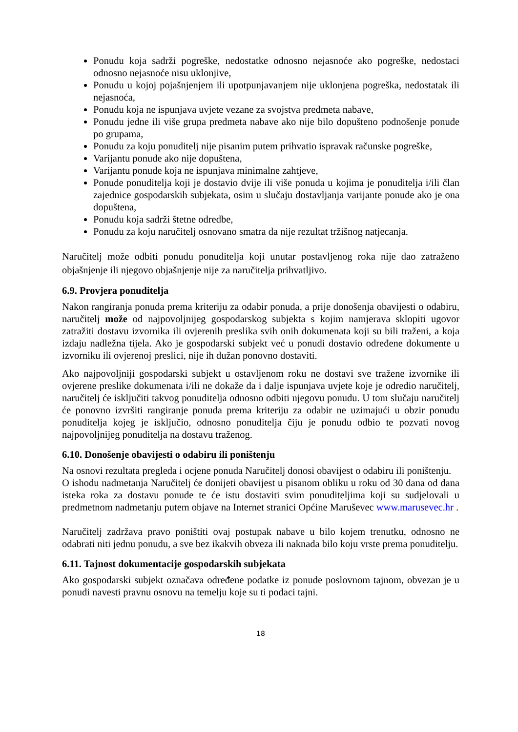Ponudu koja sadrži pogreške, nedostatke odnosno nejasnoće ako pogreške, nedostaci odnosno nejasnoće nisu uklonjive,
Ponudu u kojoj pojašnjenjem ili upotpunjavanjem nije uklonjena pogreška, nedostatak ili nejasnoća,
Ponudu koja ne ispunjava uvjete vezane za svojstva predmeta nabave,
Ponudu jedne ili više grupa predmeta nabave ako nije bilo dopušteno podnošenje ponude po grupama,
Ponudu za koju ponuditelj nije pisanim putem prihvatio ispravak računske pogreške,
Varijantu ponude ako nije dopuštena,
Varijantu ponude koja ne ispunjava minimalne zahtjeve,
Ponude ponuditelja koji je dostavio dvije ili više ponuda u kojima je ponuditelja i/ili član zajednice gospodarskih subjekata, osim u slučaju dostavljanja varijante ponude ako je ona dopuštena,
Ponudu koja sadrži štetne odredbe,
Ponudu za koju naručitelj osnovano smatra da nije rezultat tržišnog natjecanja.
Naručitelj može odbiti ponudu ponuditelja koji unutar postavljenog roka nije dao zatraženo objašnjenje ili njegovo objašnjenje nije za naručitelja prihvatljivo.
6.9. Provjera ponuditelja
Nakon rangiranja ponuda prema kriteriju za odabir ponuda, a prije donošenja obavijesti o odabiru, naručitelj može od najpovoljnijeg gospodarskog subjekta s kojim namjerava sklopiti ugovor zatražiti dostavu izvornika ili ovjerenih preslika svih onih dokumenata koji su bili traženi, a koja izdaju nadležna tijela. Ako je gospodarski subjekt već u ponudi dostavio određene dokumente u izvorniku ili ovjerenoj preslici, nije ih dužan ponovno dostaviti.
Ako najpovoljniji gospodarski subjekt u ostavljenom roku ne dostavi sve tražene izvornike ili ovjerene preslike dokumenata i/ili ne dokaže da i dalje ispunjava uvjete koje je odredio naručitelj, naručitelj će isključiti takvog ponuditelja odnosno odbiti njegovu ponudu. U tom slučaju naručitelj će ponovno izvršiti rangiranje ponuda prema kriteriju za odabir ne uzimajući u obzir ponudu ponuditelja kojeg je isključio, odnosno ponuditelja čiju je ponudu odbio te pozvati novog najpovoljnijeg ponuditelja na dostavu traženog.
6.10. Donošenje obavijesti o odabiru ili poništenju
Na osnovi rezultata pregleda i ocjene ponuda Naručitelj donosi obavijest o odabiru ili poništenju.
O ishodu nadmetanja Naručitelj će donijeti obavijest u pisanom obliku u roku od 30 dana od dana isteka roka za dostavu ponude te će istu dostaviti svim ponuditeljima koji su sudjelovali u predmetnom nadmetanju putem objave na Internet stranici Općine Maruševec www.marusevec.hr .
Naručitelj zadržava pravo poništiti ovaj postupak nabave u bilo kojem trenutku, odnosno ne odabrati niti jednu ponudu, a sve bez ikakvih obveza ili naknada bilo koju vrste prema ponuditelju.
6.11. Tajnost dokumentacije gospodarskih subjekata
Ako gospodarski subjekt označava određene podatke iz ponude poslovnom tajnom, obvezan je u ponudi navesti pravnu osnovu na temelju koje su ti podaci tajni.
18